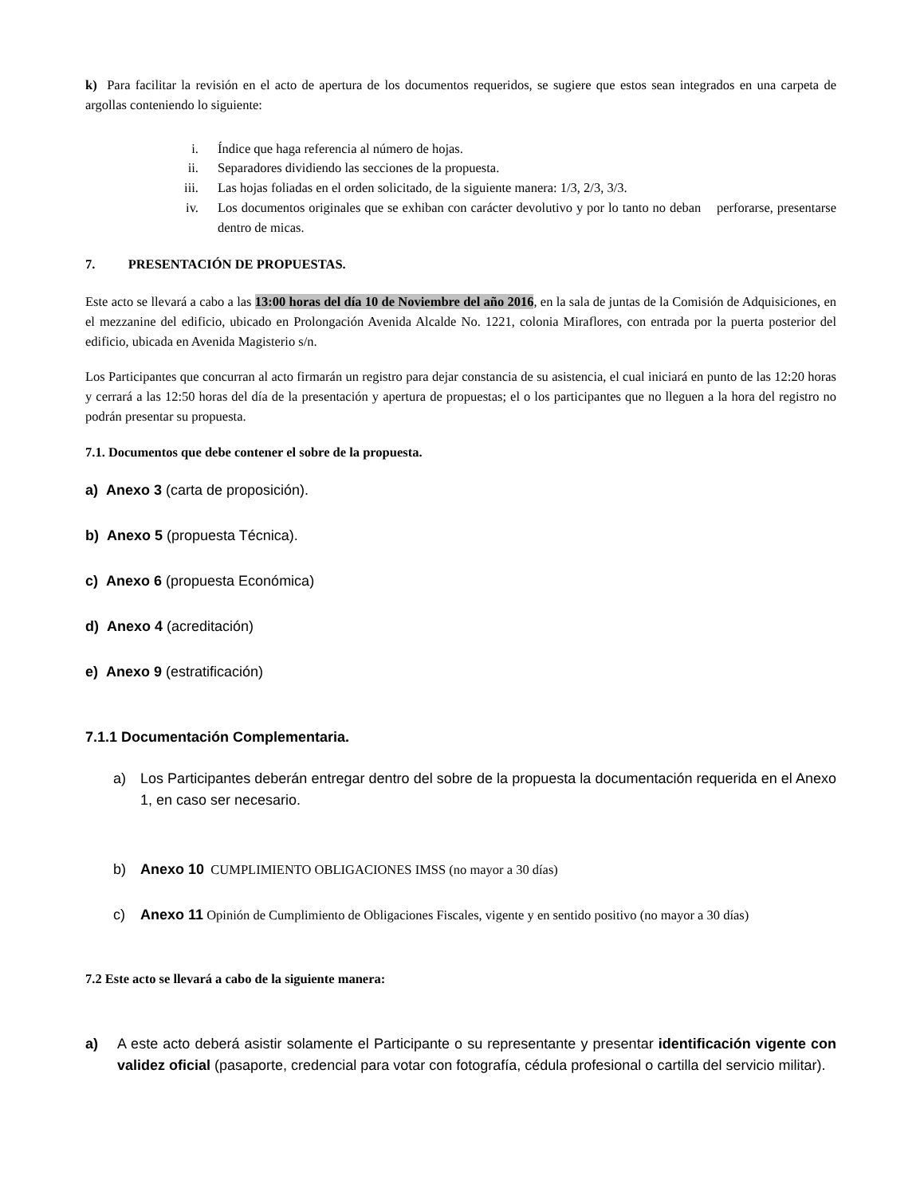k) Para facilitar la revisión en el acto de apertura de los documentos requeridos, se sugiere que estos sean integrados en una carpeta de argollas conteniendo lo siguiente:
i. Índice que haga referencia al número de hojas.
ii. Separadores dividiendo las secciones de la propuesta.
iii. Las hojas foliadas en el orden solicitado, de la siguiente manera: 1/3, 2/3, 3/3.
iv. Los documentos originales que se exhiban con carácter devolutivo y por lo tanto no deban perforarse, presentarse dentro de micas.
7. PRESENTACIÓN DE PROPUESTAS.
Este acto se llevará a cabo a las 13:00 horas del día 10 de Noviembre del año 2016, en la sala de juntas de la Comisión de Adquisiciones, en el mezzanine del edificio, ubicado en Prolongación Avenida Alcalde No. 1221, colonia Miraflores, con entrada por la puerta posterior del edificio, ubicada en Avenida Magisterio s/n.
Los Participantes que concurran al acto firmarán un registro para dejar constancia de su asistencia, el cual iniciará en punto de las 12:20 horas y cerrará a las 12:50 horas del día de la presentación y apertura de propuestas; el o los participantes que no lleguen a la hora del registro no podrán presentar su propuesta.
7.1. Documentos que debe contener el sobre de la propuesta.
a) Anexo 3 (carta de proposición).
b) Anexo 5 (propuesta Técnica).
c) Anexo 6 (propuesta Económica)
d) Anexo 4 (acreditación)
e) Anexo 9 (estratificación)
7.1.1 Documentación Complementaria.
a) Los Participantes deberán entregar dentro del sobre de la propuesta la documentación requerida en el Anexo 1, en caso ser necesario.
b) Anexo 10 CUMPLIMIENTO OBLIGACIONES IMSS (no mayor a 30 días)
c) Anexo 11 Opinión de Cumplimiento de Obligaciones Fiscales, vigente y en sentido positivo (no mayor a 30 días)
7.2 Este acto se llevará a cabo de la siguiente manera:
a) A este acto deberá asistir solamente el Participante o su representante y presentar identificación vigente con validez oficial (pasaporte, credencial para votar con fotografía, cédula profesional o cartilla del servicio militar).